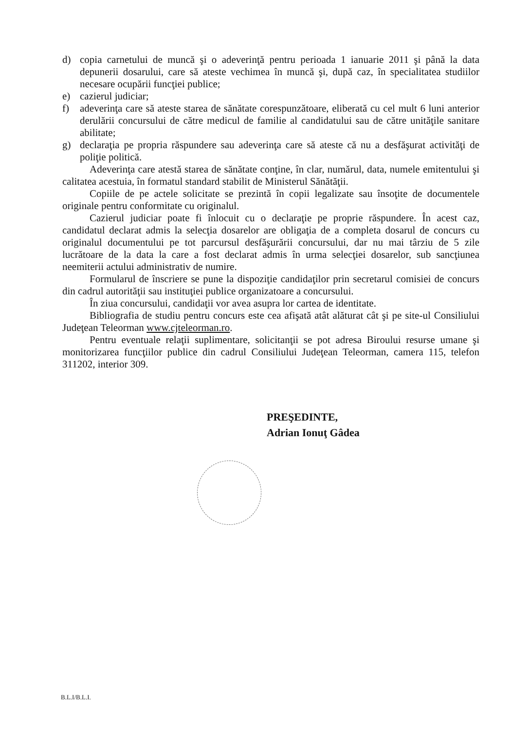d) copia carnetului de muncă şi o adeverinţă pentru perioada 1 ianuarie 2011 şi până la data depunerii dosarului, care să ateste vechimea în muncă şi, după caz, în specialitatea studiilor necesare ocupării funcţiei publice;
e) cazierul judiciar;
f) adeverinţa care să ateste starea de sănătate corespunzătoare, eliberată cu cel mult 6 luni anterior derulării concursului de către medicul de familie al candidatului sau de către unităţile sanitare abilitate;
g) declaraţia pe propria răspundere sau adeverinţa care să ateste că nu a desfăşurat activităţi de poliţie politică.
Adeverinţa care atestă starea de sănătate conţine, în clar, numărul, data, numele emitentului şi calitatea acestuia, în formatul standard stabilit de Ministerul Sănătăţii.
Copiile de pe actele solicitate se prezintă în copii legalizate sau însoţite de documentele originale pentru conformitate cu originalul.
Cazierul judiciar poate fi înlocuit cu o declaraţie pe proprie răspundere. În acest caz, candidatul declarat admis la selecţia dosarelor are obligaţia de a completa dosarul de concurs cu originalul documentului pe tot parcursul desfăşurării concursului, dar nu mai târziu de 5 zile lucrătoare de la data la care a fost declarat admis în urma selecţiei dosarelor, sub sancţiunea neemiterii actului administrativ de numire.
Formularul de înscriere se pune la dispoziţie candidaţilor prin secretarul comisiei de concurs din cadrul autorităţii sau instituţiei publice organizatoare a concursului.
În ziua concursului, candidaţii vor avea asupra lor cartea de identitate.
Bibliografia de studiu pentru concurs este cea afişată atât alăturat cât şi pe site-ul Consiliului Judeţean Teleorman www.cjteleorman.ro.
Pentru eventuale relaţii suplimentare, solicitanţii se pot adresa Biroului resurse umane şi monitorizarea funcţiilor publice din cadrul Consiliului Judeţean Teleorman, camera 115, telefon 311202, interior 309.
PREŞEDINTE,
Adrian Ionuţ Gâdea
B.L.I/B.L.I.